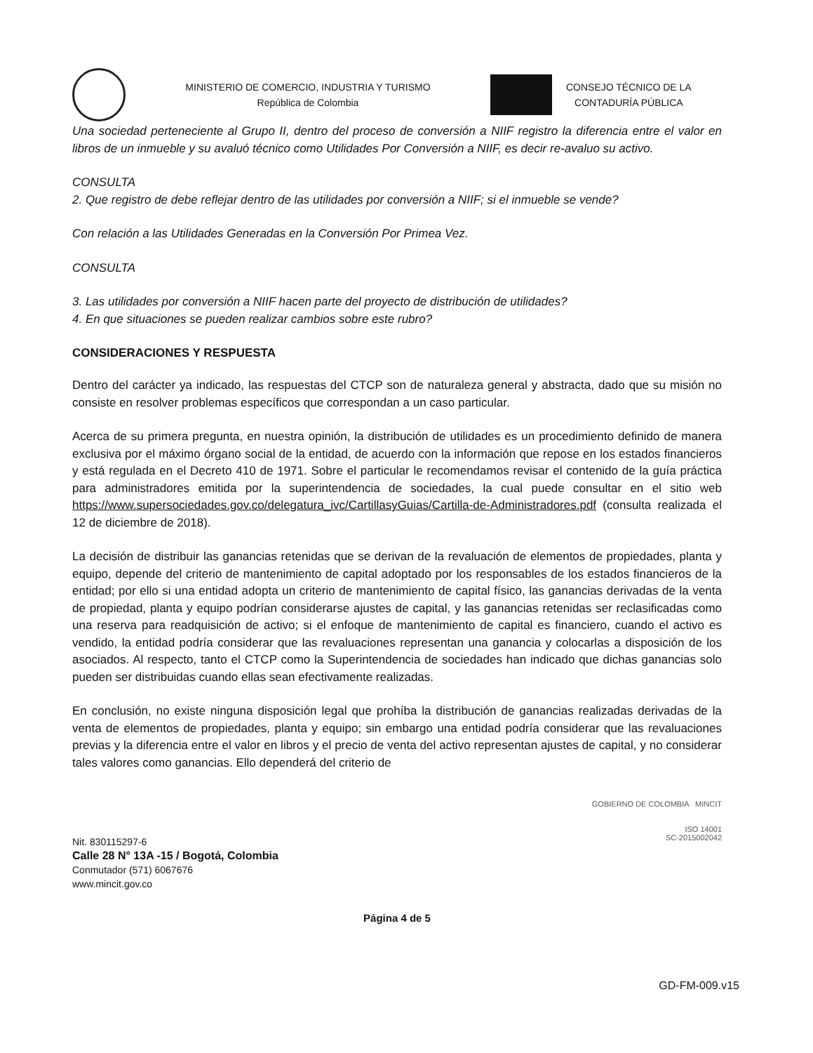MINISTERIO DE COMERCIO, INDUSTRIA Y TURISMO
República de Colombia
CONSEJO TÉCNICO DE LA
CONTADURÍA PÚBLICA
Una sociedad perteneciente al Grupo II, dentro del proceso de conversión a NIIF registro la diferencia entre el valor en libros de un inmueble y su avaluó técnico como Utilidades Por Conversión a NIIF, es decir re-avaluo su activo.
CONSULTA
2. Que registro de debe reflejar dentro de las utilidades por conversión a NIIF; si el inmueble se vende?
Con relación a las Utilidades Generadas en la Conversión Por Primea Vez.
CONSULTA
3. Las utilidades por conversión a NIIF hacen parte del proyecto de distribución de utilidades?
4. En que situaciones se pueden realizar cambios sobre este rubro?
CONSIDERACIONES Y RESPUESTA
Dentro del carácter ya indicado, las respuestas del CTCP son de naturaleza general y abstracta, dado que su misión no consiste en resolver problemas específicos que correspondan a un caso particular.
Acerca de su primera pregunta, en nuestra opinión, la distribución de utilidades es un procedimiento definido de manera exclusiva por el máximo órgano social de la entidad, de acuerdo con la información que repose en los estados financieros y está regulada en el Decreto 410 de 1971. Sobre el particular le recomendamos revisar el contenido de la guía práctica para administradores emitida por la superintendencia de sociedades, la cual puede consultar en el sitio web https://www.supersociedades.gov.co/delegatura_ivc/CartillasyGuias/Cartilla-de-Administradores.pdf (consulta realizada el 12 de diciembre de 2018).
La decisión de distribuir las ganancias retenidas que se derivan de la revaluación de elementos de propiedades, planta y equipo, depende del criterio de mantenimiento de capital adoptado por los responsables de los estados financieros de la entidad; por ello si una entidad adopta un criterio de mantenimiento de capital físico, las ganancias derivadas de la venta de propiedad, planta y equipo podrían considerarse ajustes de capital, y las ganancias retenidas ser reclasificadas como una reserva para readquisición de activo; si el enfoque de mantenimiento de capital es financiero, cuando el activo es vendido, la entidad podría considerar que las revaluaciones representan una ganancia y colocarlas a disposición de los asociados. Al respecto, tanto el CTCP como la Superintendencia de sociedades han indicado que dichas ganancias solo pueden ser distribuidas cuando ellas sean efectivamente realizadas.
En conclusión, no existe ninguna disposición legal que prohíba la distribución de ganancias realizadas derivadas de la venta de elementos de propiedades, planta y equipo; sin embargo una entidad podría considerar que las revaluaciones previas y la diferencia entre el valor en libros y el precio de venta del activo representan ajustes de capital, y no considerar tales valores como ganancias. Ello dependerá del criterio de
Nit. 830115297-6
Calle 28 N° 13A -15 / Bogotá, Colombia
Conmutador (571) 6067676
www.mincit.gov.co
GOBIERNO DE COLOMBIA MINCIT
ISO 14001
SC-2015002042
Página 4 de 5
GD-FM-009.v15